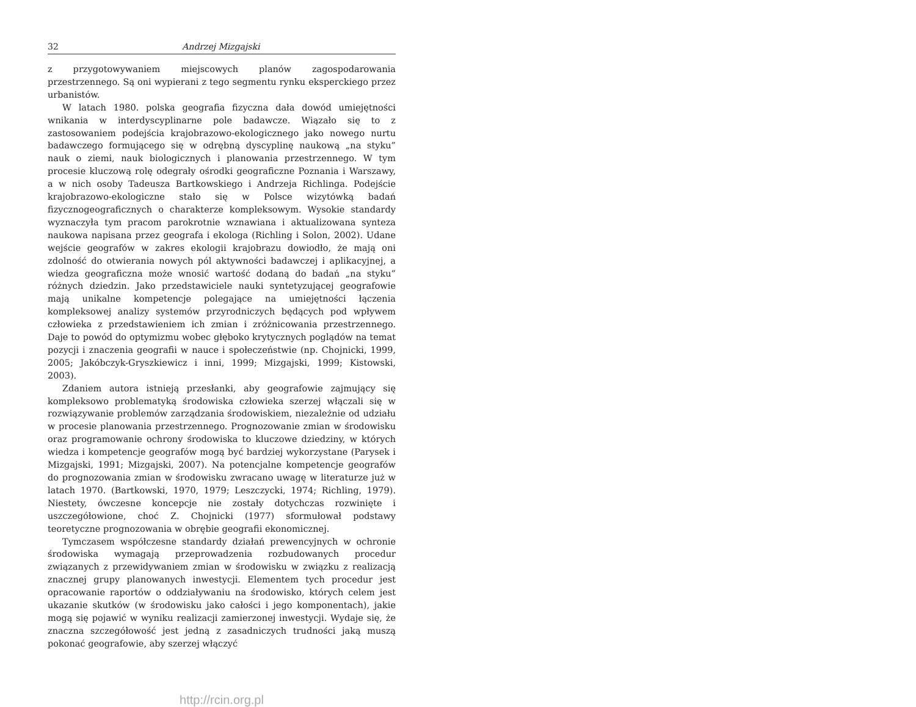32 Andrzej Mizgajski
z przygotowywaniem miejscowych planów zagospodarowania przestrzennego. Są oni wypierani z tego segmentu rynku eksperckiego przez urbanistów.
W latach 1980. polska geografia fizyczna dała dowód umiejętności wnikania w interdyscyplinarne pole badawcze. Wiązało się to z zastosowaniem podejścia krajobrazowo-ekologicznego jako nowego nurtu badawczego formującego się w odrębną dyscyplinę naukową „na styku” nauk o ziemi, nauk biologicznych i planowania przestrzennego. W tym procesie kluczową rolę odegrały ośrodki geograficzne Poznania i Warszawy, a w nich osoby Tadeusza Bartkowskiego i Andrzeja Richlinga. Podejście krajobrazowo-ekologiczne stało się w Polsce wizytówką badań fizycznogeograficznych o charakterze kompleksowym. Wysokie standardy wyznaczyła tym pracom parokrotnie wznawiana i aktualizowana synteza naukowa napisana przez geografa i ekologa (Richling i Solon, 2002). Udane wejście geografów w zakres ekologii krajobrazu dowiodło, że mają oni zdolność do otwierania nowych pól aktywności badawczej i aplikacyjnej, a wiedza geograficzna może wnosić wartość dodaną do badań „na styku” różnych dziedzin. Jako przedstawiciele nauki syntetyzującej geografowie mają unikalne kompetencje polegające na umiejętności łączenia kompleksowej analizy systemów przyrodniczych będących pod wpływem człowieka z przedstawieniem ich zmian i zróżnicowania przestrzennego. Daje to powód do optymizmu wobec głęboko krytycznych poglądów na temat pozycji i znaczenia geografii w nauce i społeczeństwie (np. Chojnicki, 1999, 2005; Jakóbczyk-Gryszkiewicz i inni, 1999; Mizgajski, 1999; Kistowski, 2003).
Zdaniem autora istnieją przesłanki, aby geografowie zajmujący się kompleksowo problematyką środowiska człowieka szerzej włączali się w rozwiązywanie problemów zarządzania środowiskiem, niezależnie od udziału w procesie planowania przestrzennego. Prognozowanie zmian w środowisku oraz programowanie ochrony środowiska to kluczowe dziedziny, w których wiedza i kompetencje geografów mogą być bardziej wykorzystane (Parysek i Mizgajski, 1991; Mizgajski, 2007). Na potencjalne kompetencje geografów do prognozowania zmian w środowisku zwracano uwagę w literaturze już w latach 1970. (Bartkowski, 1970, 1979; Leszczycki, 1974; Richling, 1979). Niestety, ówczesne koncepcje nie zostały dotychczas rozwinięte i uszczegółowione, choć Z. Chojnicki (1977) sformułował podstawy teoretyczne prognozowania w obrębie geografii ekonomicznej.
Tymczasem współczesne standardy działań prewencyjnych w ochronie środowiska wymagają przeprowadzenia rozbudowanych procedur związanych z przewidywaniem zmian w środowisku w związku z realizacją znacznej grupy planowanych inwestycji. Elementem tych procedur jest opracowanie raportów o oddziaływaniu na środowisko, których celem jest ukazanie skutków (w środowisku jako całości i jego komponentach), jakie mogą się pojawić w wyniku realizacji zamierzonej inwestycji. Wydaje się, że znaczna szczegółowość jest jedną z zasadniczych trudności jaką muszą pokonać geografowie, aby szerzej włączyć
http://rcin.org.pl